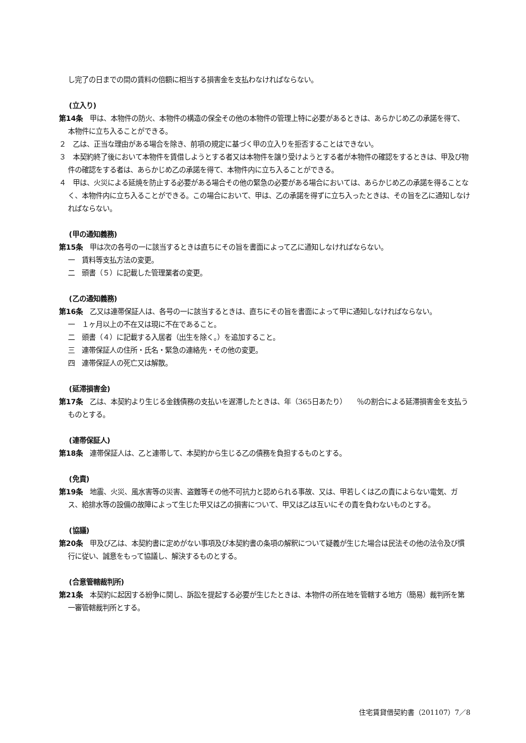し完了の日までの間の賃料の倍額に相当する損害金を支払わなければならない。
(立入り)
第14条　甲は、本物件の防火、本物件の構造の保全その他の本物件の管理上特に必要があるときは、あらかじめ乙の承諾を得て、本物件に立ち入ることができる。
２　乙は、正当な理由がある場合を除き、前項の規定に基づく甲の立入りを拒否することはできない。
３　本契約終了後において本物件を賃借しようとする者又は本物件を譲り受けようとする者が本物件の確認をするときは、甲及び物件の確認をする者は、あらかじめ乙の承諾を得て、本物件内に立ち入ることができる。
４　甲は、火災による延焼を防止する必要がある場合その他の緊急の必要がある場合においては、あらかじめ乙の承諾を得ることなく、本物件内に立ち入ることができる。この場合において、甲は、乙の承諾を得ずに立ち入ったときは、その旨を乙に通知しなければならない。
(甲の通知義務)
第15条　甲は次の各号の一に該当するときは直ちにその旨を書面によって乙に通知しなければならない。
一　賃料等支払方法の変更。
二　頭書（５）に記載した管理業者の変更。
(乙の通知義務)
第16条　乙又は連帯保証人は、各号の一に該当するときは、直ちにその旨を書面によって甲に通知しなければならない。
一　１ヶ月以上の不在又は現に不在であること。
二　頭書（４）に記載する入居者（出生を除く。）を追加すること。
三　連帯保証人の住所・氏名・緊急の連絡先・その他の変更。
四　連帯保証人の死亡又は解散。
(延滞損害金)
第17条　乙は、本契約より生じる金銭債務の支払いを遅滞したときは、年（365日あたり）　　％の割合による延滞損害金を支払うものとする。
(連帯保証人)
第18条　連帯保証人は、乙と連帯して、本契約から生じる乙の債務を負担するものとする。
(免責)
第19条　地震、火災、風水害等の災害、盗難等その他不可抗力と認められる事故、又は、甲若しくは乙の責によらない電気、ガス、給排水等の設備の故障によって生じた甲又は乙の損害について、甲又は乙は互いにその責を負わないものとする。
(協議)
第20条　甲及び乙は、本契約書に定めがない事項及び本契約書の条項の解釈について疑義が生じた場合は民法その他の法令及び慣行に従い、誠意をもって協議し、解決するものとする。
(合意管轄裁判所)
第21条　本契約に起因する紛争に関し、訴訟を提起する必要が生じたときは、本物件の所在地を管轄する地方（簡易）裁判所を第一審管轄裁判所とする。
住宅賃貸借契約書（201107）7／8